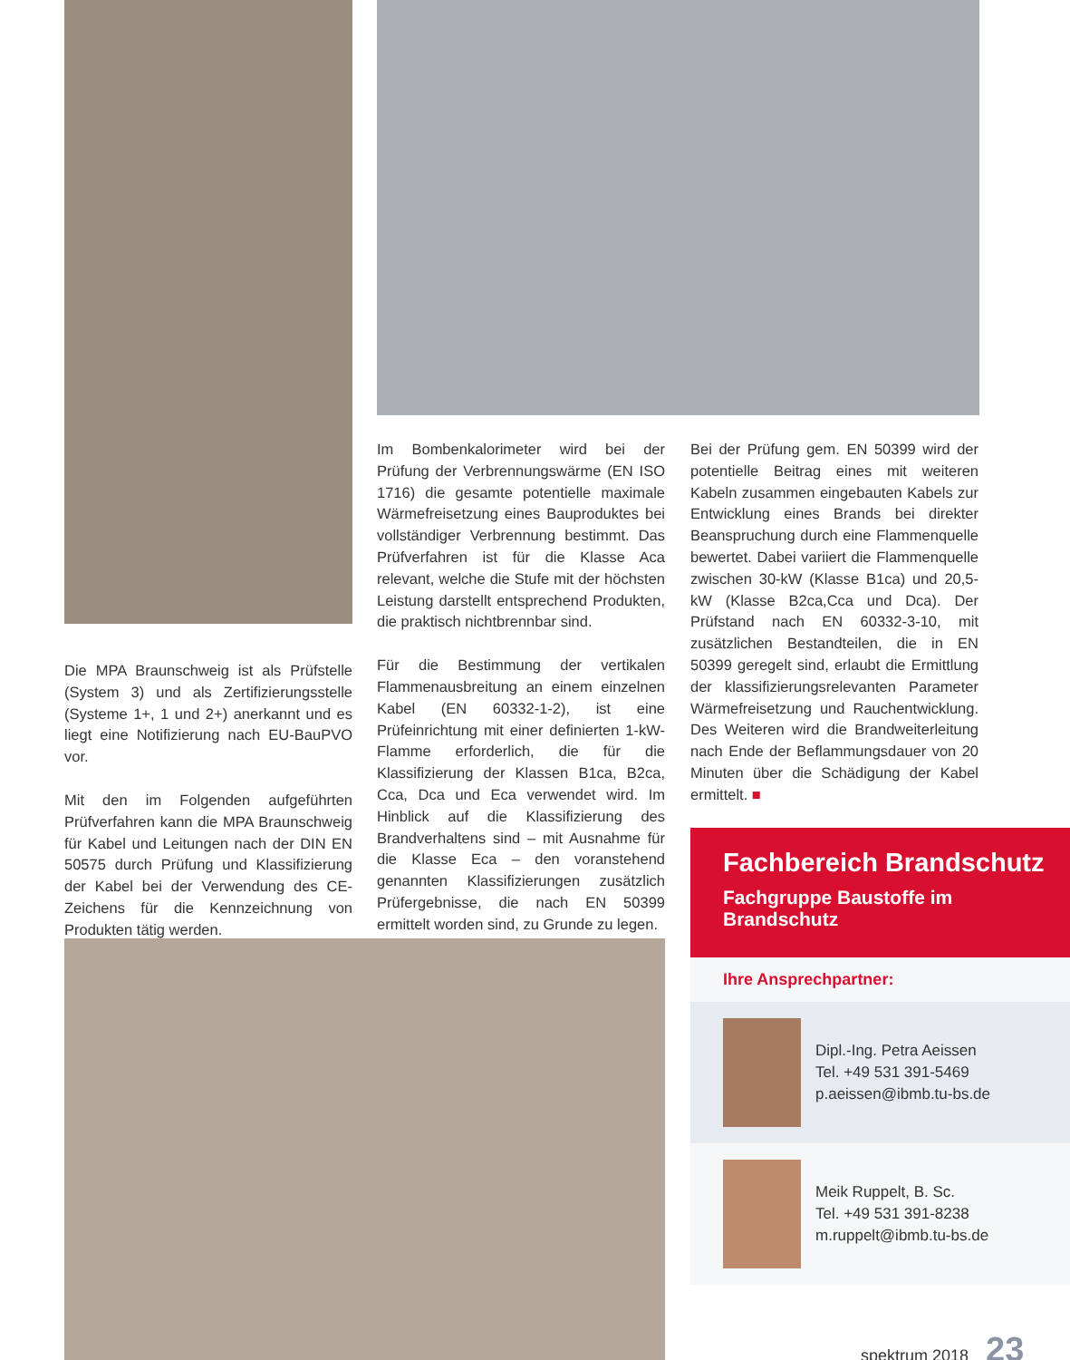Die MPA Braunschweig ist als Prüfstelle (System 3) und als Zertifizierungsstelle (Systeme 1+, 1 und 2+) anerkannt und es liegt eine Notifizierung nach EU-BauPVO vor.
Mit den im Folgenden aufgeführten Prüfverfahren kann die MPA Braunschweig für Kabel und Leitungen nach der DIN EN 50575 durch Prüfung und Klassifizierung der Kabel bei der Verwendung des CE-Zeichens für die Kennzeichnung von Produkten tätig werden.
Im Bombenkalorimeter wird bei der Prüfung der Verbrennungswärme (EN ISO 1716) die gesamte potentielle maximale Wärmefreisetzung eines Bauproduktes bei vollständiger Verbrennung bestimmt. Das Prüfverfahren ist für die Klasse Aca relevant, welche die Stufe mit der höchsten Leistung darstellt entsprechend Produkten, die praktisch nichtbrennbar sind.
Für die Bestimmung der vertikalen Flammenausbreitung an einem einzelnen Kabel (EN 60332-1-2), ist eine Prüfeinrichtung mit einer definierten 1-kW-Flamme erforderlich, die für die Klassifizierung der Klassen B1ca, B2ca, Cca, Dca und Eca verwendet wird. Im Hinblick auf die Klassifizierung des Brandverhaltens sind – mit Ausnahme für die Klasse Eca – den voranstehend genannten Klassifizierungen zusätzlich Prüfergebnisse, die nach EN 50399 ermittelt worden sind, zu Grunde zu legen.
Bei der Prüfung gem. EN 50399 wird der potentielle Beitrag eines mit weiteren Kabeln zusammen eingebauten Kabels zur Entwicklung eines Brands bei direkter Beanspruchung durch eine Flammenquelle bewertet. Dabei variiert die Flammenquelle zwischen 30-kW (Klasse B1ca) und 20,5-kW (Klasse B2ca,Cca und Dca). Der Prüfstand nach EN 60332-3-10, mit zusätzlichen Bestandteilen, die in EN 50399 geregelt sind, erlaubt die Ermittlung der klassifizierungsrelevanten Parameter Wärmefreisetzung und Rauchentwicklung. Des Weiteren wird die Brandweiterleitung nach Ende der Beflammungsdauer von 20 Minuten über die Schädigung der Kabel ermittelt. ■
Fachbereich Brandschutz
Fachgruppe Baustoffe im Brandschutz
Ihre Ansprechpartner:
Dipl.-Ing. Petra Aeissen
Tel. +49 531 391-5469
p.aeissen@ibmb.tu-bs.de
Meik Ruppelt, B. Sc.
Tel. +49 531 391-8238
m.ruppelt@ibmb.tu-bs.de
spektrum 2018 23